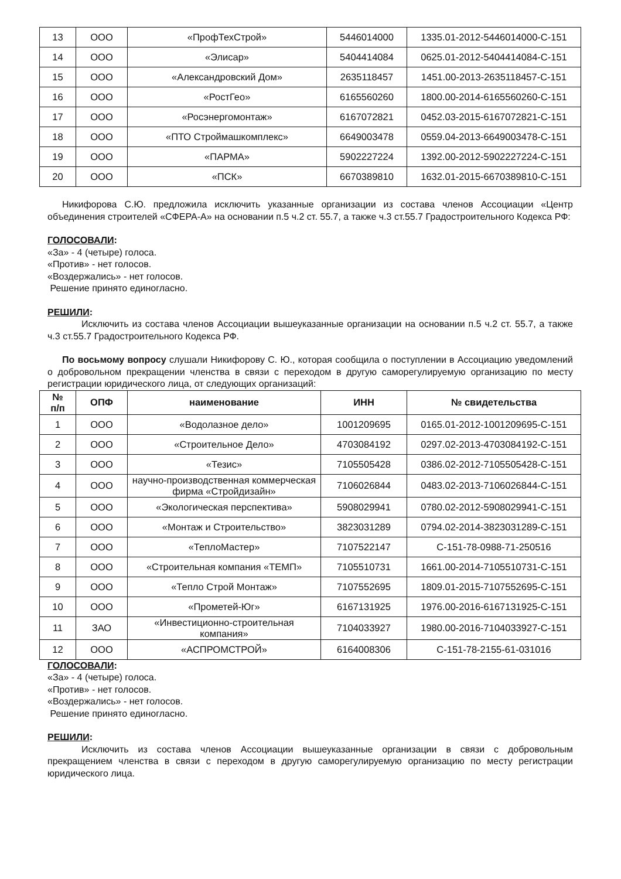| 13 | ООО | «ПрофТехСтрой» | 5446014000 | 1335.01-2012-5446014000-С-151 |
| 14 | ООО | «Элисар» | 5404414084 | 0625.01-2012-5404414084-С-151 |
| 15 | ООО | «Александровский Дом» | 2635118457 | 1451.00-2013-2635118457-С-151 |
| 16 | ООО | «РостГео» | 6165560260 | 1800.00-2014-6165560260-С-151 |
| 17 | ООО | «Росэнергомонтаж» | 6167072821 | 0452.03-2015-6167072821-С-151 |
| 18 | ООО | «ПТО Строймашкомплекс» | 6649003478 | 0559.04-2013-6649003478-С-151 |
| 19 | ООО | «ПАРМА» | 5902227224 | 1392.00-2012-5902227224-С-151 |
| 20 | ООО | «ПСК» | 6670389810 | 1632.01-2015-6670389810-С-151 |
Никифорова С.Ю. предложила исключить указанные организации из состава членов Ассоциации «Центр объединения строителей «СФЕРА-А» на основании п.5 ч.2 ст. 55.7, а также ч.3 ст.55.7 Градостроительного Кодекса РФ:
ГОЛОСОВАЛИ:
«За» - 4 (четыре) голоса.
«Против» - нет голосов.
«Воздержались» - нет голосов.
Решение принято единогласно.
РЕШИЛИ:
Исключить из состава членов Ассоциации вышеуказанные организации на основании п.5 ч.2 ст. 55.7, а также ч.3 ст.55.7 Градостроительного Кодекса РФ.
По восьмому вопросу слушали Никифорову С. Ю., которая сообщила о поступлении в Ассоциацию уведомлений о добровольном прекращении членства в связи с переходом в другую саморегулируемую организацию по месту регистрации юридического лица, от следующих организаций:
| № п/п | ОПФ | наименование | ИНН | № свидетельства |
| --- | --- | --- | --- | --- |
| 1 | ООО | «Водолазное дело» | 1001209695 | 0165.01-2012-1001209695-С-151 |
| 2 | ООО | «Строительное Дело» | 4703084192 | 0297.02-2013-4703084192-С-151 |
| 3 | ООО | «Тезис» | 7105505428 | 0386.02-2012-7105505428-С-151 |
| 4 | ООО | научно-производственная коммерческая фирма «Стройдизайн» | 7106026844 | 0483.02-2013-7106026844-С-151 |
| 5 | ООО | «Экологическая перспектива» | 5908029941 | 0780.02-2012-5908029941-С-151 |
| 6 | ООО | «Монтаж и Строительство» | 3823031289 | 0794.02-2014-3823031289-С-151 |
| 7 | ООО | «ТеплоМастер» | 7107522147 | С-151-78-0988-71-250516 |
| 8 | ООО | «Строительная компания «ТЕМП» | 7105510731 | 1661.00-2014-7105510731-С-151 |
| 9 | ООО | «Тепло Строй Монтаж» | 7107552695 | 1809.01-2015-7107552695-С-151 |
| 10 | ООО | «Прометей-Юг» | 6167131925 | 1976.00-2016-6167131925-С-151 |
| 11 | ЗАО | «Инвестиционно-строительная компания» | 7104033927 | 1980.00-2016-7104033927-С-151 |
| 12 | ООО | «АСПРОМСТРОЙ» | 6164008306 | С-151-78-2155-61-031016 |
ГОЛОСОВАЛИ:
«За» - 4 (четыре) голоса.
«Против» - нет голосов.
«Воздержались» - нет голосов.
Решение принято единогласно.
РЕШИЛИ:
Исключить из состава членов Ассоциации вышеуказанные организации в связи с добровольным прекращением членства в связи с переходом в другую саморегулируемую организацию по месту регистрации юридического лица.